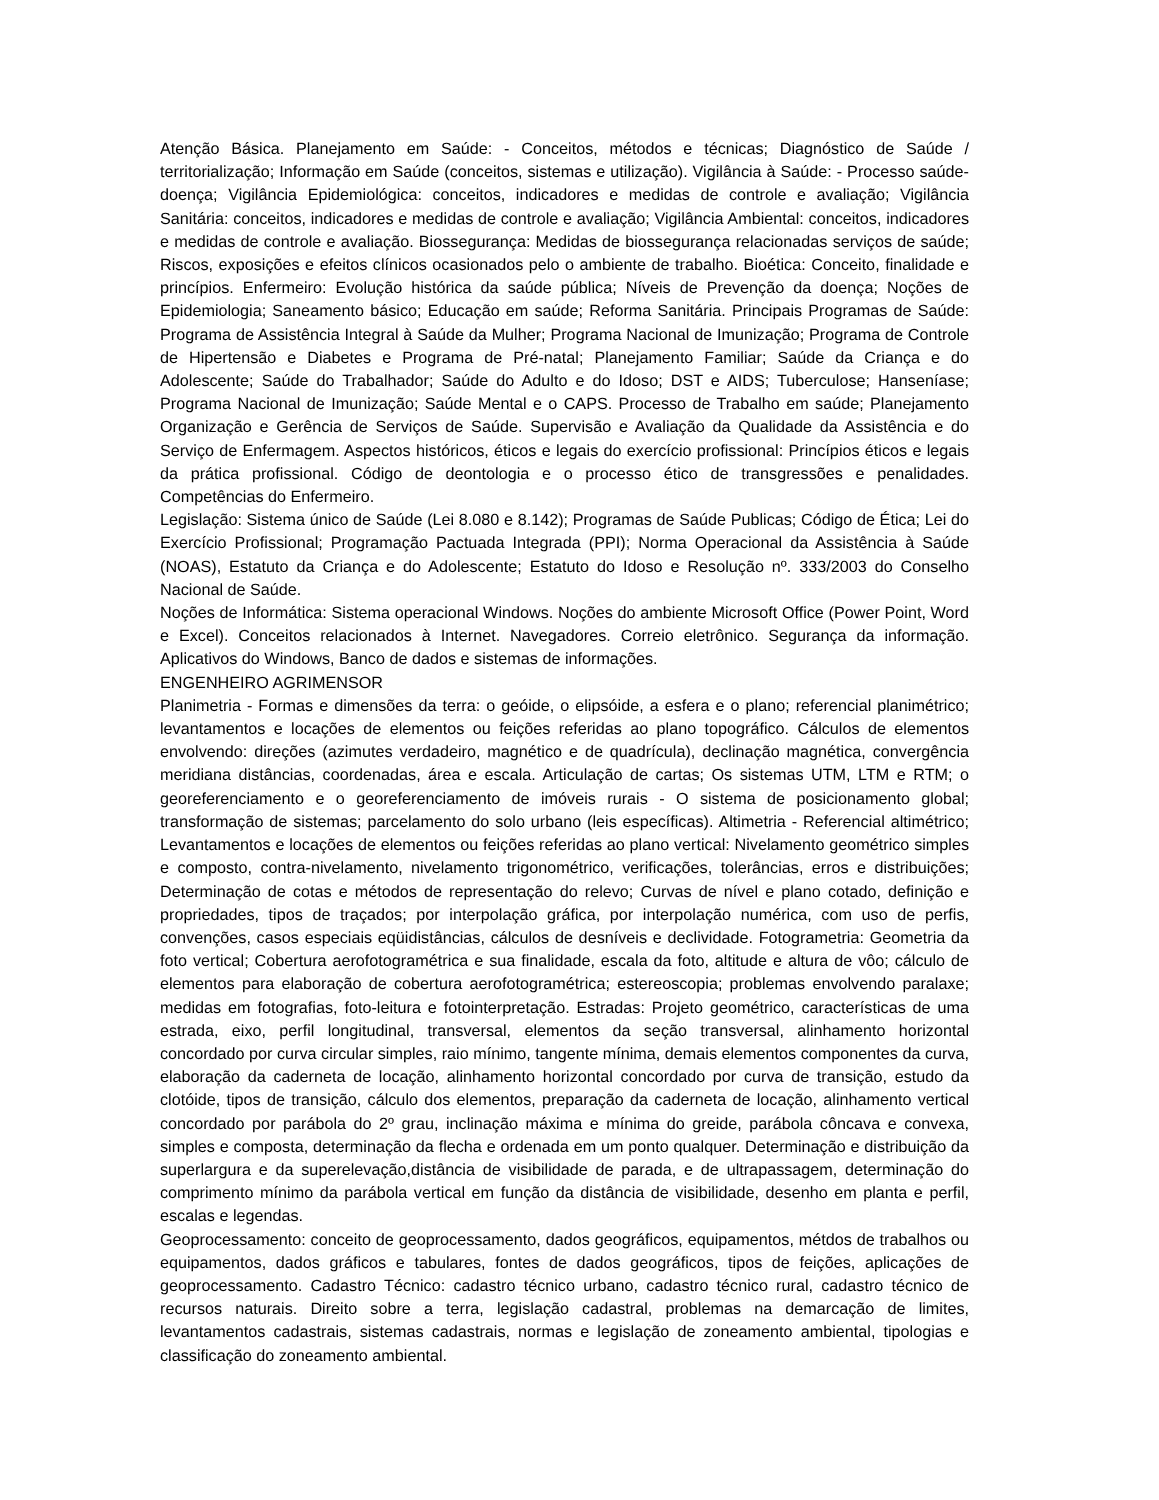Atenção Básica. Planejamento em Saúde: - Conceitos, métodos e técnicas; Diagnóstico de Saúde / territorialização; Informação em Saúde (conceitos, sistemas e utilização). Vigilância à Saúde: - Processo saúde-doença; Vigilância Epidemiológica: conceitos, indicadores e medidas de controle e avaliação; Vigilância Sanitária: conceitos, indicadores e medidas de controle e avaliação; Vigilância Ambiental: conceitos, indicadores e medidas de controle e avaliação. Biossegurança: Medidas de biossegurança relacionadas serviços de saúde; Riscos, exposições e efeitos clínicos ocasionados pelo o ambiente de trabalho. Bioética: Conceito, finalidade e princípios. Enfermeiro: Evolução histórica da saúde pública; Níveis de Prevenção da doença; Noções de Epidemiologia; Saneamento básico; Educação em saúde; Reforma Sanitária. Principais Programas de Saúde: Programa de Assistência Integral à Saúde da Mulher; Programa Nacional de Imunização; Programa de Controle de Hipertensão e Diabetes e Programa de Pré-natal; Planejamento Familiar; Saúde da Criança e do Adolescente; Saúde do Trabalhador; Saúde do Adulto e do Idoso; DST e AIDS; Tuberculose; Hanseníase; Programa Nacional de Imunização; Saúde Mental e o CAPS. Processo de Trabalho em saúde; Planejamento Organização e Gerência de Serviços de Saúde. Supervisão e Avaliação da Qualidade da Assistência e do Serviço de Enfermagem. Aspectos históricos, éticos e legais do exercício profissional: Princípios éticos e legais da prática profissional. Código de deontologia e o processo ético de transgressões e penalidades. Competências do Enfermeiro.
Legislação: Sistema único de Saúde (Lei 8.080 e 8.142); Programas de Saúde Publicas; Código de Ética; Lei do Exercício Profissional; Programação Pactuada Integrada (PPI); Norma Operacional da Assistência à Saúde (NOAS), Estatuto da Criança e do Adolescente; Estatuto do Idoso e Resolução nº. 333/2003 do Conselho Nacional de Saúde.
Noções de Informática: Sistema operacional Windows. Noções do ambiente Microsoft Office (Power Point, Word e Excel). Conceitos relacionados à Internet. Navegadores. Correio eletrônico. Segurança da informação. Aplicativos do Windows, Banco de dados e sistemas de informações.
ENGENHEIRO AGRIMENSOR
Planimetria - Formas e dimensões da terra: o geóide, o elipsóide, a esfera e o plano; referencial planimétrico; levantamentos e locações de elementos ou feições referidas ao plano topográfico. Cálculos de elementos envolvendo: direções (azimutes verdadeiro, magnético e de quadrícula), declinação magnética, convergência meridiana distâncias, coordenadas, área e escala. Articulação de cartas; Os sistemas UTM, LTM e RTM; o georeferenciamento e o georeferenciamento de imóveis rurais - O sistema de posicionamento global; transformação de sistemas; parcelamento do solo urbano (leis específicas). Altimetria - Referencial altimétrico; Levantamentos e locações de elementos ou feições referidas ao plano vertical: Nivelamento geométrico simples e composto, contra-nivelamento, nivelamento trigonométrico, verificações, tolerâncias, erros e distribuições; Determinação de cotas e métodos de representação do relevo; Curvas de nível e plano cotado, definição e propriedades, tipos de traçados; por interpolação gráfica, por interpolação numérica, com uso de perfis, convenções, casos especiais eqüidistâncias, cálculos de desníveis e declividade. Fotogrametria: Geometria da foto vertical; Cobertura aerofotogramétrica e sua finalidade, escala da foto, altitude e altura de vôo; cálculo de elementos para elaboração de cobertura aerofotogramétrica; estereoscopia; problemas envolvendo paralaxe; medidas em fotografias, foto-leitura e fotointerpretação. Estradas: Projeto geométrico, características de uma estrada, eixo, perfil longitudinal, transversal, elementos da seção transversal, alinhamento horizontal concordado por curva circular simples, raio mínimo, tangente mínima, demais elementos componentes da curva, elaboração da caderneta de locação, alinhamento horizontal concordado por curva de transição, estudo da clotóide, tipos de transição, cálculo dos elementos, preparação da caderneta de locação, alinhamento vertical concordado por parábola do 2º grau, inclinação máxima e mínima do greide, parábola côncava e convexa, simples e composta, determinação da flecha e ordenada em um ponto qualquer. Determinação e distribuição da superlargura e da superelevação,distância de visibilidade de parada, e de ultrapassagem, determinação do comprimento mínimo da parábola vertical em função da distância de visibilidade, desenho em planta e perfil, escalas e legendas.
Geoprocessamento: conceito de geoprocessamento, dados geográficos, equipamentos, métdos de trabalhos ou equipamentos, dados gráficos e tabulares, fontes de dados geográficos, tipos de feições, aplicações de geoprocessamento. Cadastro Técnico: cadastro técnico urbano, cadastro técnico rural, cadastro técnico de recursos naturais. Direito sobre a terra, legislação cadastral, problemas na demarcação de limites, levantamentos cadastrais, sistemas cadastrais, normas e legislação de zoneamento ambiental, tipologias e classificação do zoneamento ambiental.